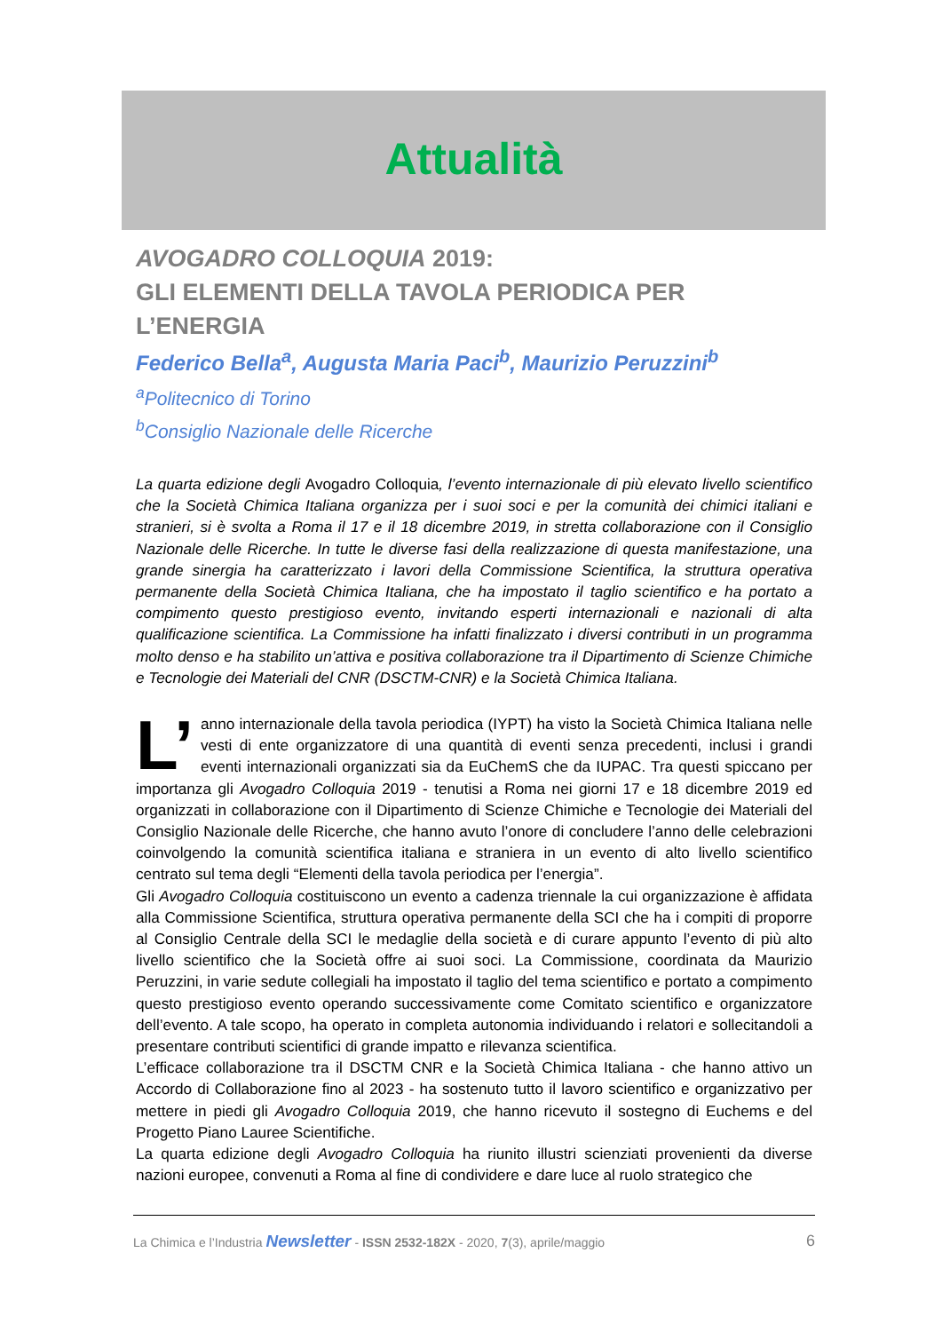Attualità
AVOGADRO COLLOQUIA 2019:
GLI ELEMENTI DELLA TAVOLA PERIODICA PER L’ENERGIA
Federico Bella<sup>a</sup>, Augusta Maria Paci<sup>b</sup>, Maurizio Peruzzini<sup>b</sup>
<sup>a</sup> Politecnico di Torino
<sup>b</sup> Consiglio Nazionale delle Ricerche
La quarta edizione degli Avogadro Colloquia, l’evento internazionale di più elevato livello scientifico che la Società Chimica Italiana organizza per i suoi soci e per la comunità dei chimici italiani e stranieri, si è svolta a Roma il 17 e il 18 dicembre 2019, in stretta collaborazione con il Consiglio Nazionale delle Ricerche. In tutte le diverse fasi della realizzazione di questa manifestazione, una grande sinergia ha caratterizzato i lavori della Commissione Scientifica, la struttura operativa permanente della Società Chimica Italiana, che ha impostato il taglio scientifico e ha portato a compimento questo prestigioso evento, invitando esperti internazionali e nazionali di alta qualificazione scientifica. La Commissione ha infatti finalizzato i diversi contributi in un programma molto denso e ha stabilito un’attiva e positiva collaborazione tra il Dipartimento di Scienze Chimiche e Tecnologie dei Materiali del CNR (DSCTM-CNR) e la Società Chimica Italiana.
L’ anno internazionale della tavola periodica (IYPT) ha visto la Società Chimica Italiana nelle vesti di ente organizzatore di una quantità di eventi senza precedenti, inclusi i grandi eventi internazionali organizzati sia da EuChemS che da IUPAC. Tra questi spiccano per importanza gli Avogadro Colloquia 2019 - tenutisi a Roma nei giorni 17 e 18 dicembre 2019 ed organizzati in collaborazione con il Dipartimento di Scienze Chimiche e Tecnologie dei Materiali del Consiglio Nazionale delle Ricerche, che hanno avuto l’onore di concludere l’anno delle celebrazioni coinvolgendo la comunità scientifica italiana e straniera in un evento di alto livello scientifico centrato sul tema degli “Elementi della tavola periodica per l’energia”.
Gli Avogadro Colloquia costituiscono un evento a cadenza triennale la cui organizzazione è affidata alla Commissione Scientifica, struttura operativa permanente della SCI che ha i compiti di proporre al Consiglio Centrale della SCI le medaglie della società e di curare appunto l’evento di più alto livello scientifico che la Società offre ai suoi soci. La Commissione, coordinata da Maurizio Peruzzini, in varie sedute collegiali ha impostato il taglio del tema scientifico e portato a compimento questo prestigioso evento operando successivamente come Comitato scientifico e organizzatore dell’evento. A tale scopo, ha operato in completa autonomia individuando i relatori e sollecitandoli a presentare contributi scientifici di grande impatto e rilevanza scientifica.
L’efficace collaborazione tra il DSCTM CNR e la Società Chimica Italiana - che hanno attivo un Accordo di Collaborazione fino al 2023 - ha sostenuto tutto il lavoro scientifico e organizzativo per mettere in piedi gli Avogadro Colloquia 2019, che hanno ricevuto il sostegno di Euchems e del Progetto Piano Lauree Scientifiche.
La quarta edizione degli Avogadro Colloquia ha riunito illustri scienziati provenienti da diverse nazioni europee, convenuti a Roma al fine di condividere e dare luce al ruolo strategico che
La Chimica e l’Industria Newsletter - ISSN 2532-182X - 2020, 7(3), aprile/maggio 6